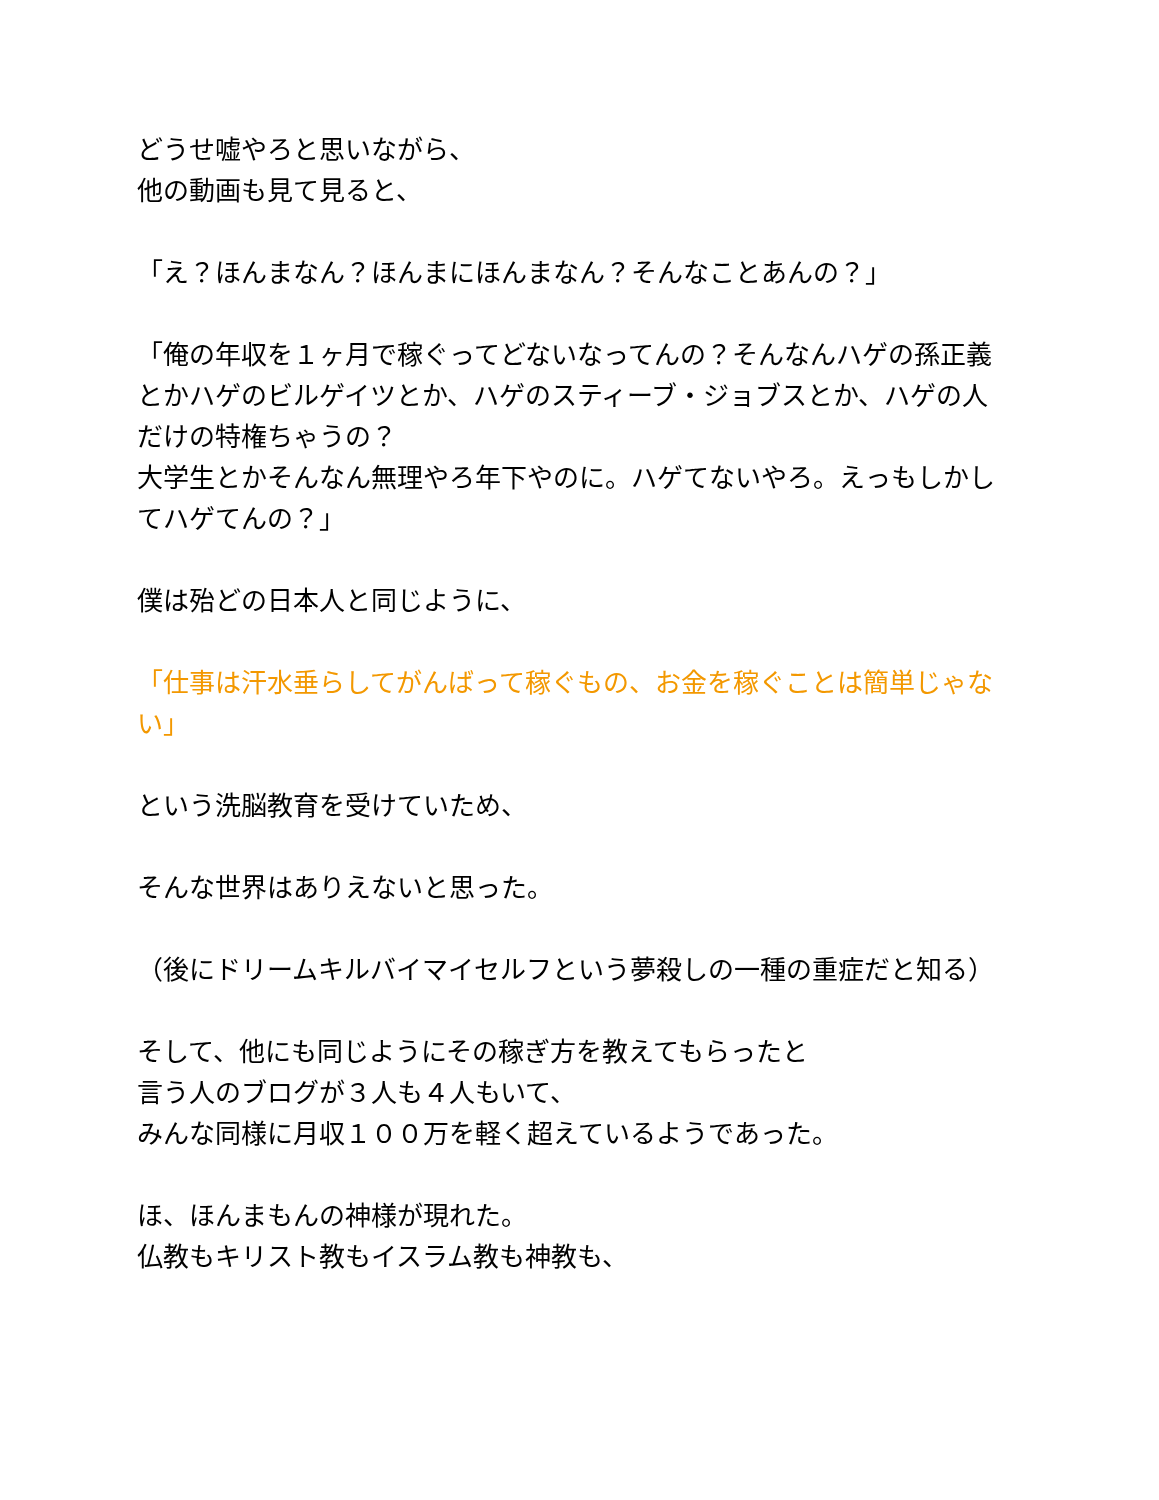どうせ嘘やろと思いながら、
他の動画も見て見ると、
「え？ほんまなん？ほんまにほんまなん？そんなことあんの？」
「俺の年収を１ヶ月で稼ぐってどないなってんの？そんなんハゲの孫正義とかハゲのビルゲイツとか、ハゲのスティーブ・ジョブスとか、ハゲの人だけの特権ちゃうの？
大学生とかそんなん無理やろ年下やのに。ハゲてないやろ。えっもしかしてハゲてんの？」
僕は殆どの日本人と同じように、
「仕事は汗水垂らしてがんばって稼ぐもの、お金を稼ぐことは簡単じゃない」
という洗脳教育を受けていため、
そんな世界はありえないと思った。
（後にドリームキルバイマイセルフという夢殺しの一種の重症だと知る）
そして、他にも同じようにその稼ぎ方を教えてもらったと
言う人のブログが３人も４人もいて、
みんな同様に月収１００万を軽く超えているようであった。
ほ、ほんまもんの神様が現れた。
仏教もキリスト教もイスラム教も神教も、